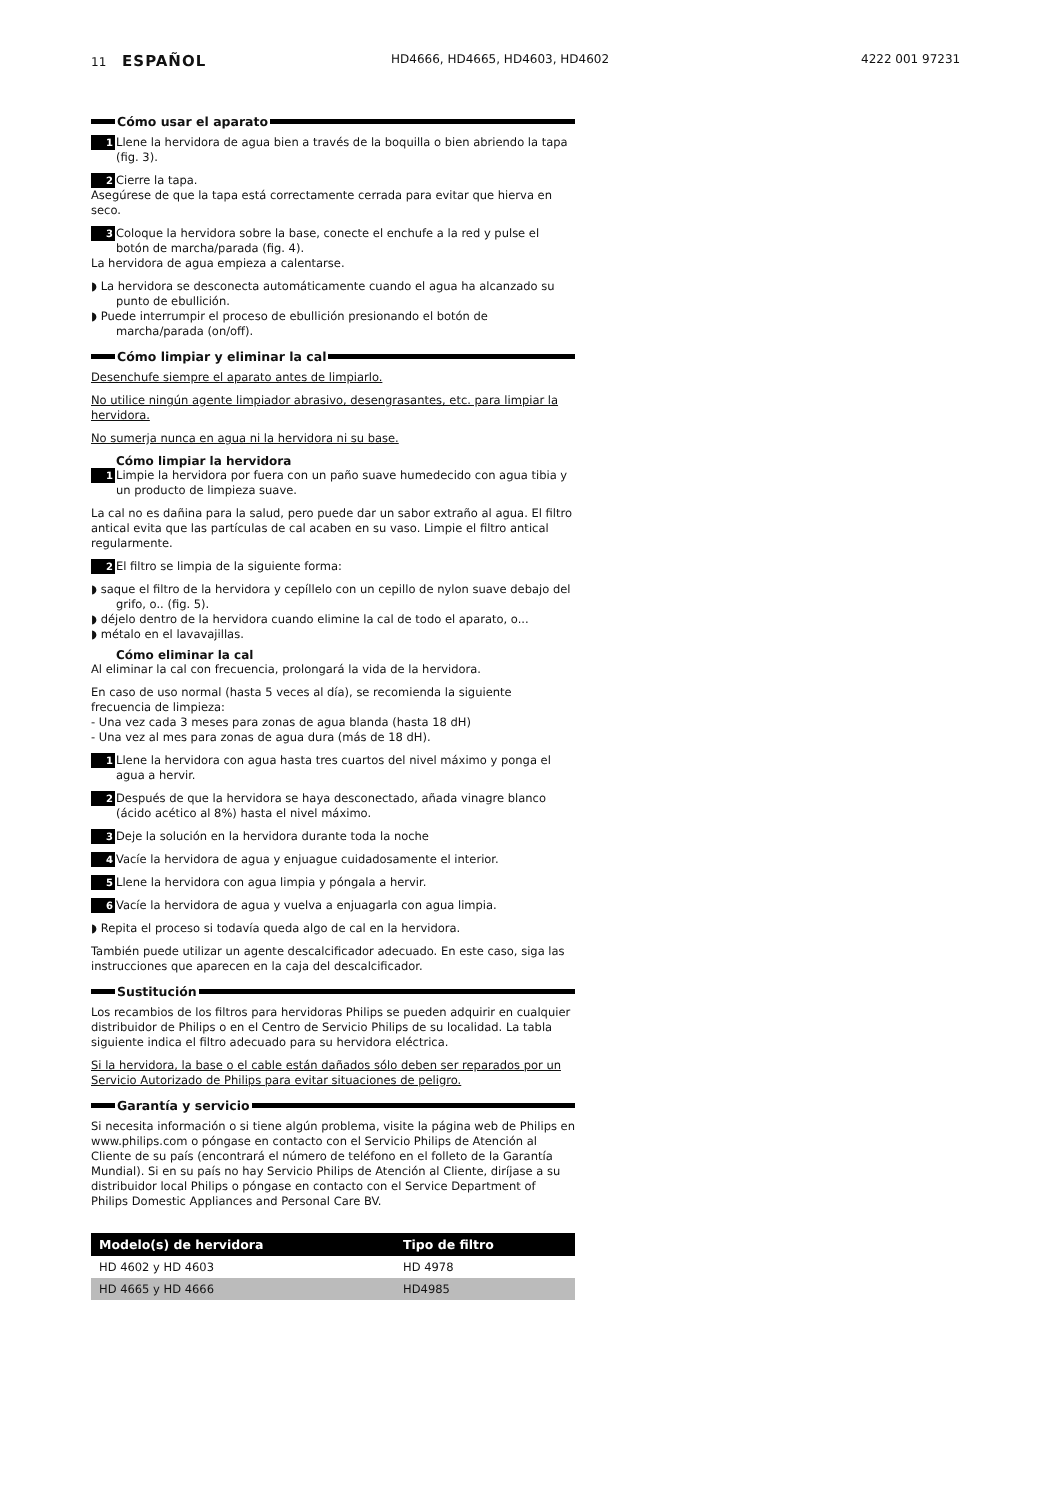11 ESPAÑOL
HD4666, HD4665, HD4603, HD4602 4222 001 97231
Cómo usar el aparato
1 Llene la hervidora de agua bien a través de la boquilla o bien abriendo la tapa (fig. 3).
2 Cierre la tapa.
Asegúrese de que la tapa está correctamente cerrada para evitar que hierva en seco.
3 Coloque la hervidora sobre la base, conecte el enchufe a la red y pulse el botón de marcha/parada (fig. 4).
La hervidora de agua empieza a calentarse.
◗ La hervidora se desconecta automáticamente cuando el agua ha alcanzado su punto de ebullición.
◗ Puede interrumpir el proceso de ebullición presionando el botón de marcha/parada (on/off).
Cómo limpiar y eliminar la cal
Desenchufe siempre el aparato antes de limpiarlo.
No utilice ningún agente limpiador abrasivo, desengrasantes, etc. para limpiar la hervidora.
No sumerja nunca en agua ni la hervidora ni su base.
Cómo limpiar la hervidora
1 Limpie la hervidora por fuera con un paño suave humedecido con agua tibia y un producto de limpieza suave.
La cal no es dañina para la salud, pero puede dar un sabor extraño al agua. El filtro antical evita que las partículas de cal acaben en su vaso. Limpie el filtro antical regularmente.
2 El filtro se limpia de la siguiente forma:
◗ saque el filtro de la hervidora y cepíllelo con un cepillo de nylon suave debajo del grifo, o.. (fig. 5).
◗ déjelo dentro de la hervidora cuando elimine la cal de todo el aparato, o...
◗ métalo en el lavavajillas.
Cómo eliminar la cal
Al eliminar la cal con frecuencia, prolongará la vida de la hervidora.
En caso de uso normal (hasta 5 veces al día), se recomienda la siguiente frecuencia de limpieza:
- Una vez cada 3 meses para zonas de agua blanda (hasta 18 dH)
- Una vez al mes para zonas de agua dura (más de 18 dH).
1 Llene la hervidora con agua hasta tres cuartos del nivel máximo y ponga el agua a hervir.
2 Después de que la hervidora se haya desconectado, añada vinagre blanco (ácido acético al 8%) hasta el nivel máximo.
3 Deje la solución en la hervidora durante toda la noche
4 Vacíe la hervidora de agua y enjuague cuidadosamente el interior.
5 Llene la hervidora con agua limpia y póngala a hervir.
6 Vacíe la hervidora de agua y vuelva a enjuagarla con agua limpia.
◗ Repita el proceso si todavía queda algo de cal en la hervidora.
También puede utilizar un agente descalcificador adecuado. En este caso, siga las instrucciones que aparecen en la caja del descalcificador.
Sustitución
Los recambios de los filtros para hervidoras Philips se pueden adquirir en cualquier distribuidor de Philips o en el Centro de Servicio Philips de su localidad. La tabla siguiente indica el filtro adecuado para su hervidora eléctrica.
Si la hervidora, la base o el cable están dañados sólo deben ser reparados por un Servicio Autorizado de Philips para evitar situaciones de peligro.
Garantía y servicio
Si necesita información o si tiene algún problema, visite la página web de Philips en www.philips.com o póngase en contacto con el Servicio Philips de Atención al Cliente de su país (encontrará el número de teléfono en el folleto de la Garantía Mundial). Si en su país no hay Servicio Philips de Atención al Cliente, diríjase a su distribuidor local Philips o póngase en contacto con el Service Department of Philips Domestic Appliances and Personal Care BV.
| Modelo(s) de hervidora | Tipo de filtro |
| --- | --- |
| HD 4602 y HD 4603 | HD 4978 |
| HD 4665 y HD 4666 | HD4985 |